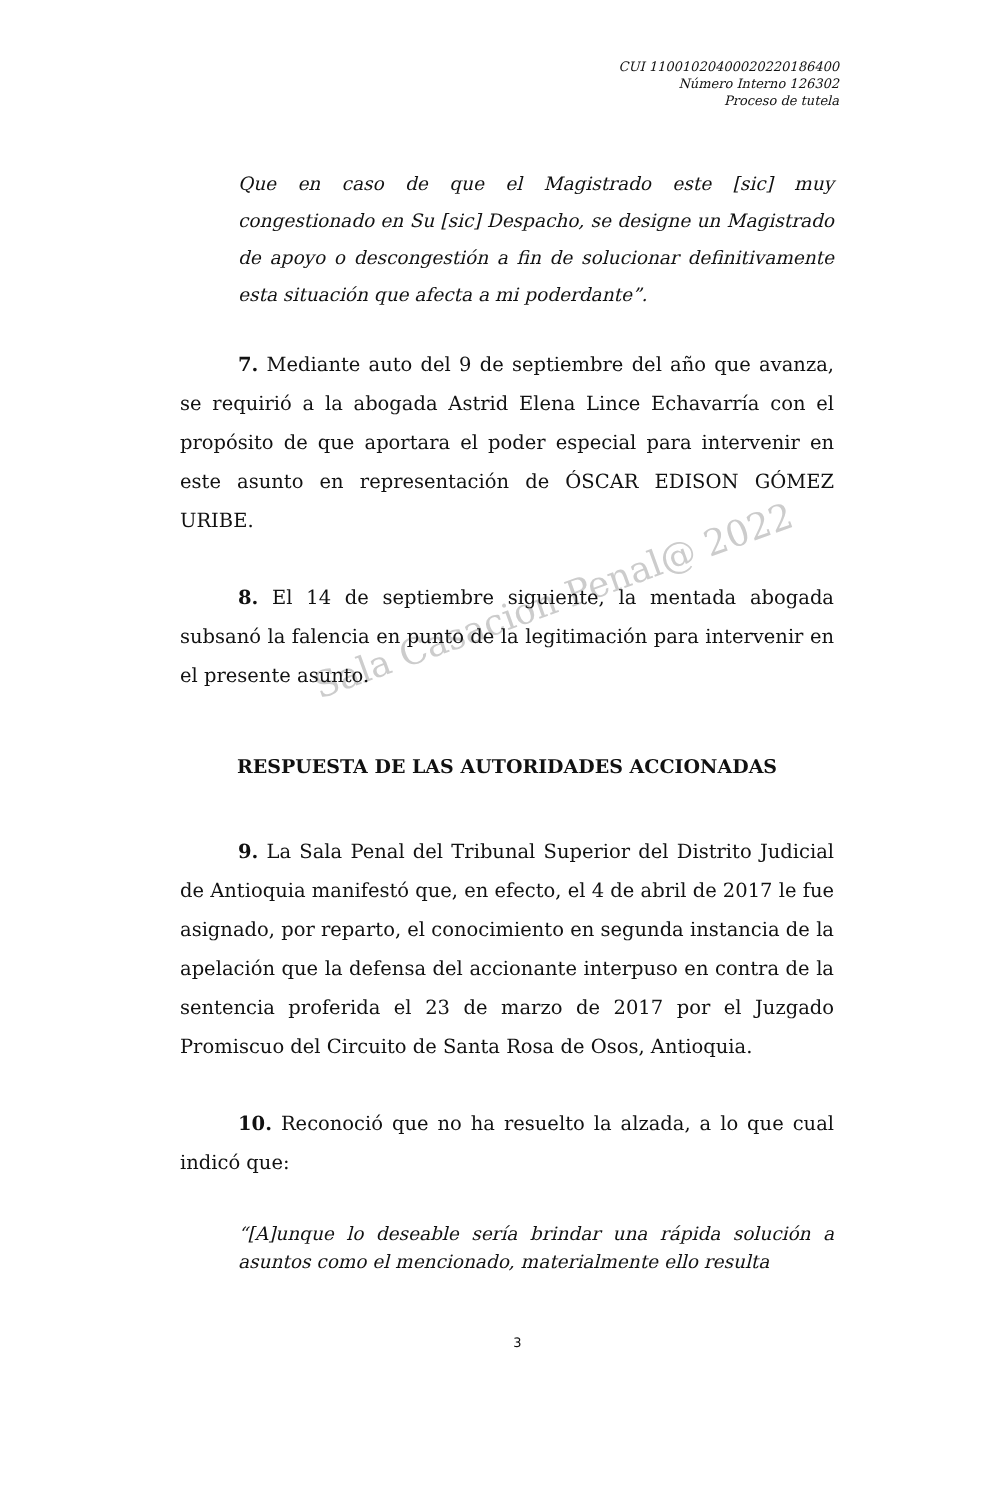Sala Casación Penal@ 2022
CUI 11001020400020220186400
Número Interno 126302
Proceso de tutela
Que en caso de que el Magistrado este [sic] muy congestionado en Su [sic] Despacho, se designe un Magistrado de apoyo o descongestión a fin de solucionar definitivamente esta situación que afecta a mi poderdante”.
7. Mediante auto del 9 de septiembre del año que avanza, se requirió a la abogada Astrid Elena Lince Echavarría con el propósito de que aportara el poder especial para intervenir en este asunto en representación de ÓSCAR EDISON GÓMEZ URIBE.
8. El 14 de septiembre siguiente, la mentada abogada subsanó la falencia en punto de la legitimación para intervenir en el presente asunto.
RESPUESTA DE LAS AUTORIDADES ACCIONADAS
9. La Sala Penal del Tribunal Superior del Distrito Judicial de Antioquia manifestó que, en efecto, el 4 de abril de 2017 le fue asignado, por reparto, el conocimiento en segunda instancia de la apelación que la defensa del accionante interpuso en contra de la sentencia proferida el 23 de marzo de 2017 por el Juzgado Promiscuo del Circuito de Santa Rosa de Osos, Antioquia.
10. Reconoció que no ha resuelto la alzada, a lo que cual indicó que:
“[A]unque lo deseable sería brindar una rápida solución a asuntos como el mencionado, materialmente ello resulta
3